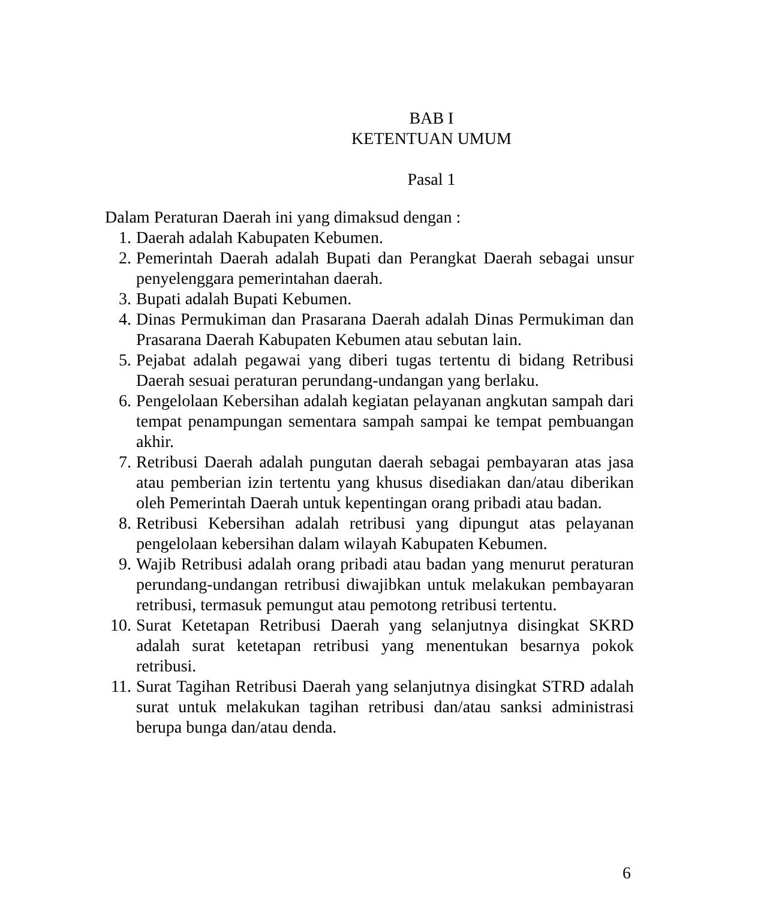BAB I
KETENTUAN UMUM
Pasal 1
Dalam Peraturan Daerah ini yang dimaksud dengan :
1. Daerah adalah Kabupaten Kebumen.
2. Pemerintah Daerah adalah Bupati dan Perangkat Daerah sebagai unsur penyelenggara pemerintahan daerah.
3. Bupati adalah Bupati Kebumen.
4. Dinas Permukiman dan Prasarana Daerah adalah Dinas Permukiman dan Prasarana Daerah Kabupaten Kebumen atau sebutan lain.
5. Pejabat adalah pegawai yang diberi tugas tertentu di bidang Retribusi Daerah sesuai peraturan perundang-undangan yang berlaku.
6. Pengelolaan Kebersihan adalah kegiatan pelayanan angkutan sampah dari tempat penampungan sementara sampah sampai ke tempat pembuangan akhir.
7. Retribusi Daerah adalah pungutan daerah sebagai pembayaran atas jasa atau pemberian izin tertentu yang khusus disediakan dan/atau diberikan oleh Pemerintah Daerah untuk kepentingan orang pribadi atau badan.
8. Retribusi Kebersihan adalah retribusi yang dipungut atas pelayanan pengelolaan kebersihan dalam wilayah Kabupaten Kebumen.
9. Wajib Retribusi adalah orang pribadi atau badan yang menurut peraturan perundang-undangan retribusi diwajibkan untuk melakukan pembayaran retribusi, termasuk pemungut atau pemotong retribusi tertentu.
10. Surat Ketetapan Retribusi Daerah yang selanjutnya disingkat SKRD adalah surat ketetapan retribusi yang menentukan besarnya pokok retribusi.
11. Surat Tagihan Retribusi Daerah yang selanjutnya disingkat STRD adalah surat untuk melakukan tagihan retribusi dan/atau sanksi administrasi berupa bunga dan/atau denda.
6